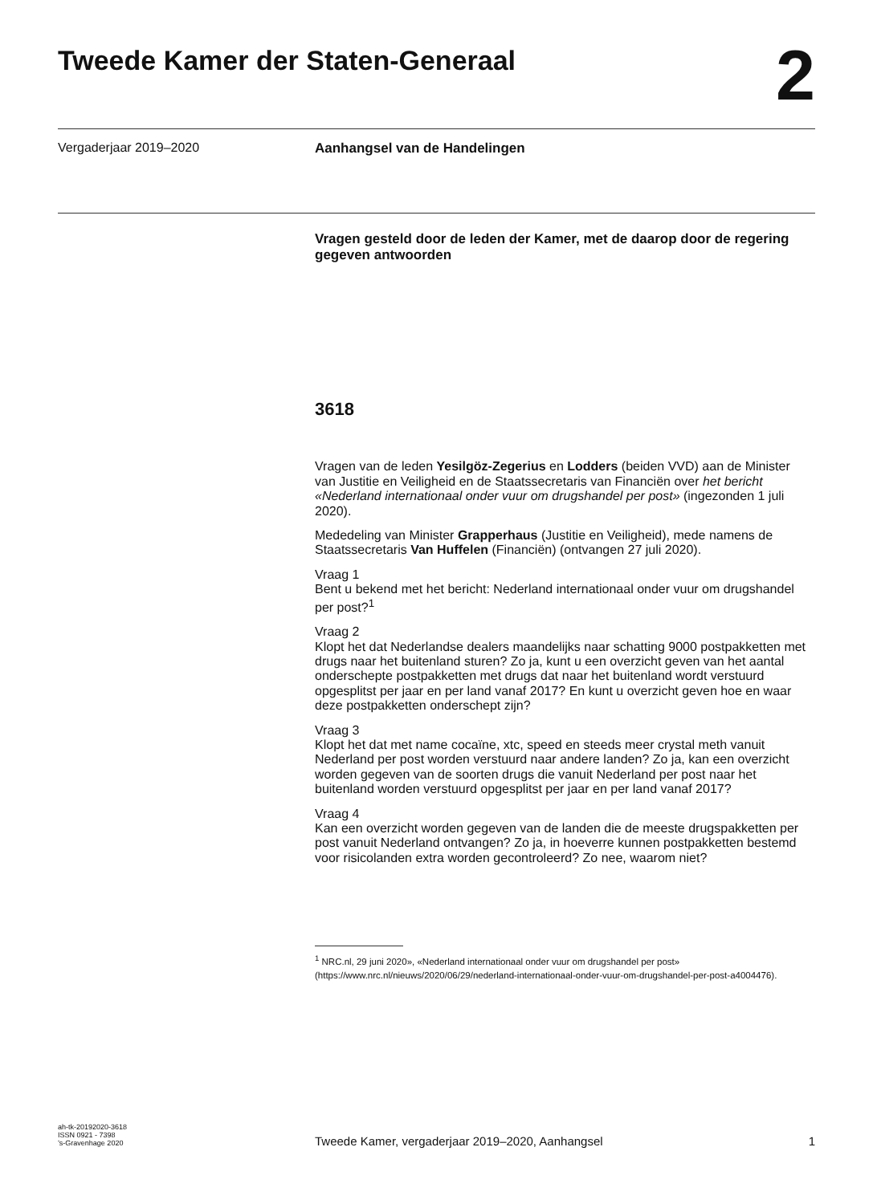Tweede Kamer der Staten-Generaal
2
Vergaderjaar 2019–2020 Aanhangsel van de Handelingen
Vragen gesteld door de leden der Kamer, met de daarop door de regering gegeven antwoorden
3618
Vragen van de leden Yesilgöz-Zegerius en Lodders (beiden VVD) aan de Minister van Justitie en Veiligheid en de Staatssecretaris van Financiën over het bericht «Nederland internationaal onder vuur om drugshandel per post» (ingezonden 1 juli 2020).
Mededeling van Minister Grapperhaus (Justitie en Veiligheid), mede namens de Staatssecretaris Van Huffelen (Financiën) (ontvangen 27 juli 2020).
Vraag 1
Bent u bekend met het bericht: Nederland internationaal onder vuur om drugshandel per post?<sup>1</sup>
Vraag 2
Klopt het dat Nederlandse dealers maandelijks naar schatting 9000 postpakketten met drugs naar het buitenland sturen? Zo ja, kunt u een overzicht geven van het aantal onderschepte postpakketten met drugs dat naar het buitenland wordt verstuurd opgesplitst per jaar en per land vanaf 2017? En kunt u overzicht geven hoe en waar deze postpakketten onderschept zijn?
Vraag 3
Klopt het dat met name cocaïne, xtc, speed en steeds meer crystal meth vanuit Nederland per post worden verstuurd naar andere landen? Zo ja, kan een overzicht worden gegeven van de soorten drugs die vanuit Nederland per post naar het buitenland worden verstuurd opgesplitst per jaar en per land vanaf 2017?
Vraag 4
Kan een overzicht worden gegeven van de landen die de meeste drugspakketten per post vanuit Nederland ontvangen? Zo ja, in hoeverre kunnen postpakketten bestemd voor risicolanden extra worden gecontroleerd? Zo nee, waarom niet?
<sup>1</sup> NRC.nl, 29 juni 2020», «Nederland internationaal onder vuur om drugshandel per post» (https://www.nrc.nl/nieuws/2020/06/29/nederland-internationaal-onder-vuur-om-drugshandel-per-post-a4004476).
ah-tk-20192020-3618
ISSN 0921 - 7398
’s-Gravenhage 2020
Tweede Kamer, vergaderjaar 2019–2020, Aanhangsel
1